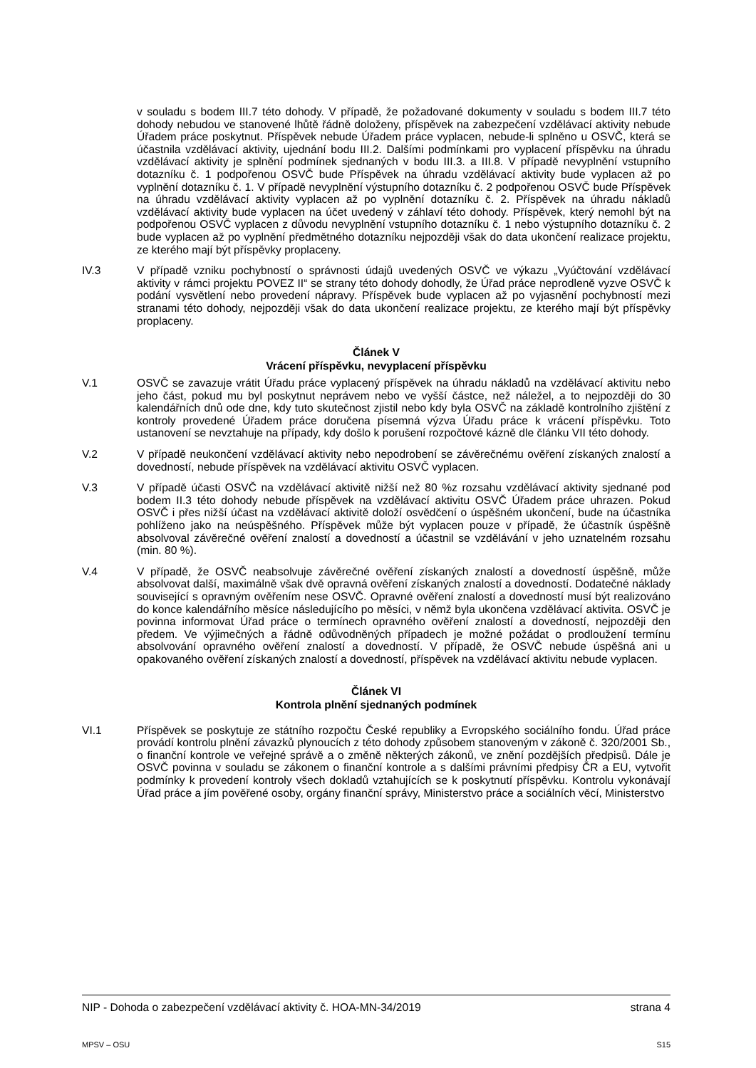v souladu s bodem III.7 této dohody. V případě, že požadované dokumenty v souladu s bodem III.7 této dohody nebudou ve stanovené lhůtě řádně doloženy, příspěvek na zabezpečení vzdělávací aktivity nebude Úřadem práce poskytnut. Příspěvek nebude Úřadem práce vyplacen, nebude-li splněno u OSVČ, která se účastnila vzdělávací aktivity, ujednání bodu III.2. Dalšími podmínkami pro vyplacení příspěvku na úhradu vzdělávací aktivity je splnění podmínek sjednaných v bodu III.3. a III.8. V případě nevyplnění vstupního dotazníku č. 1 podpořenou OSVČ bude Příspěvek na úhradu vzdělávací aktivity bude vyplacen až po vyplnění dotazníku č. 1. V případě nevyplnění výstupního dotazníku č. 2 podpořenou OSVČ bude Příspěvek na úhradu vzdělávací aktivity vyplacen až po vyplnění dotazníku č. 2. Příspěvek na úhradu nákladů vzdělávací aktivity bude vyplacen na účet uvedený v záhlaví této dohody. Příspěvek, který nemohl být na podpořenou OSVČ vyplacen z důvodu nevyplnění vstupního dotazníku č. 1 nebo výstupního dotazníku č. 2 bude vyplacen až po vyplnění předmětného dotazníku nejpozději však do data ukončení realizace projektu, ze kterého mají být příspěvky proplaceny.
IV.3 V případě vzniku pochybností o správnosti údajů uvedených OSVČ ve výkazu „Vyúčtování vzdělávací aktivity v rámci projektu POVEZ II“ se strany této dohody dohodly, že Úřad práce neprodleně vyzve OSVČ k podání vysvětlení nebo provedení nápravy. Příspěvek bude vyplacen až po vyjasnění pochybností mezi stranami této dohody, nejpozději však do data ukončení realizace projektu, ze kterého mají být příspěvky proplaceny.
Článek V
Vrácení příspěvku, nevyplacení příspěvku
V.1 OSVČ se zavazuje vrátit Úřadu práce vyplacený příspěvek na úhradu nákladů na vzdělávací aktivitu nebo jeho část, pokud mu byl poskytnut neprávem nebo ve vyšší částce, než náležel, a to nejpozději do 30 kalendářních dnů ode dne, kdy tuto skutečnost zjistil nebo kdy byla OSVČ na základě kontrolního zjištění z kontroly provedené Úřadem práce doručena písemná výzva Úřadu práce k vrácení příspěvku. Toto ustanovení se nevztahuje na případy, kdy došlo k porušení rozpočtové kázně dle článku VII této dohody.
V.2 V případě neukončení vzdělávací aktivity nebo nepodrobení se závěrečnému ověření získaných znalostí a dovedností, nebude příspěvek na vzdělávací aktivitu OSVČ vyplacen.
V.3 V případě účasti OSVČ na vzdělávací aktivitě nižší než 80 %z rozsahu vzdělávací aktivity sjednané pod bodem II.3 této dohody nebude příspěvek na vzdělávací aktivitu OSVČ Úřadem práce uhrazen. Pokud OSVČ i přes nižší účast na vzdělávací aktivitě doloží osvědčení o úspěšném ukončení, bude na účastníka pohlíženo jako na neúspěšného. Příspěvek může být vyplacen pouze v případě, že účastník úspěšně absolvoval závěrečné ověření znalostí a dovedností a účastnil se vzdělávání v jeho uznatelném rozsahu (min. 80 %).
V.4 V případě, že OSVČ neabsolvuje závěrečné ověření získaných znalostí a dovedností úspěšně, může absolvovat další, maximálně však dvě opravná ověření získaných znalostí a dovedností. Dodatečné náklady související s opravným ověřením nese OSVČ. Opravné ověření znalostí a dovedností musí být realizováno do konce kalendářního měsíce následujícího po měsíci, v němž byla ukončena vzdělávací aktivita. OSVČ je povinna informovat Úřad práce o termínech opravného ověření znalostí a dovedností, nejpozději den předem. Ve výjimečných a řádně odůvodněných případech je možné požádat o prodloužení termínu absolvování opravného ověření znalostí a dovedností. V případě, že OSVČ nebude úspěšná ani u opakovaného ověření získaných znalostí a dovedností, příspěvek na vzdělávací aktivitu nebude vyplacen.
Článek VI
Kontrola plnění sjednaných podmínek
VI.1 Příspěvek se poskytuje ze státního rozpočtu České republiky a Evropského sociálního fondu. Úřad práce provádí kontrolu plnění závazků plynoucích z této dohody způsobem stanoveným v zákoně č. 320/2001 Sb., o finanční kontrole ve veřejné správě a o změně některých zákonů, ve znění pozdějších předpisů. Dále je OSVČ povinna v souladu se zákonem o finanční kontrole a s dalšími právními předpisy ČR a EU, vytvořit podmínky k provedení kontroly všech dokladů vztahujících se k poskytnutí příspěvku. Kontrolu vykonávají Úřad práce a jím pověřené osoby, orgány finanční správy, Ministerstvo práce a sociálních věcí, Ministerstvo
NIP - Dohoda o zabezpečení vzdělávací aktivity č. HOA-MN-34/2019 strana 4
MPSV – OSU S15